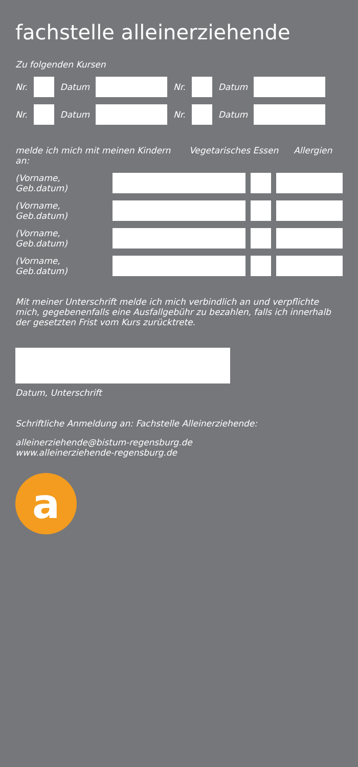fachstelle alleinerziehende
Zu folgenden Kursen
Nr. Datum Nr. Datum
Nr. Datum Nr. Datum
melde ich mich mit meinen Kindern an: Vegetarisches Essen Allergien
(Vorname, Geb.datum)
(Vorname, Geb.datum)
(Vorname, Geb.datum)
(Vorname, Geb.datum)
Mit meiner Unterschrift melde ich mich verbindlich an und verpflichte mich, gegebenenfalls eine Ausfallgebühr zu bezahlen, falls ich innerhalb der gesetzten Frist vom Kurs zurücktrete.
Datum, Unterschrift
Schriftliche Anmeldung an: Fachstelle Alleinerziehende:
alleinerziehende@bistum-regensburg.de
www.alleinerziehende-regensburg.de
a